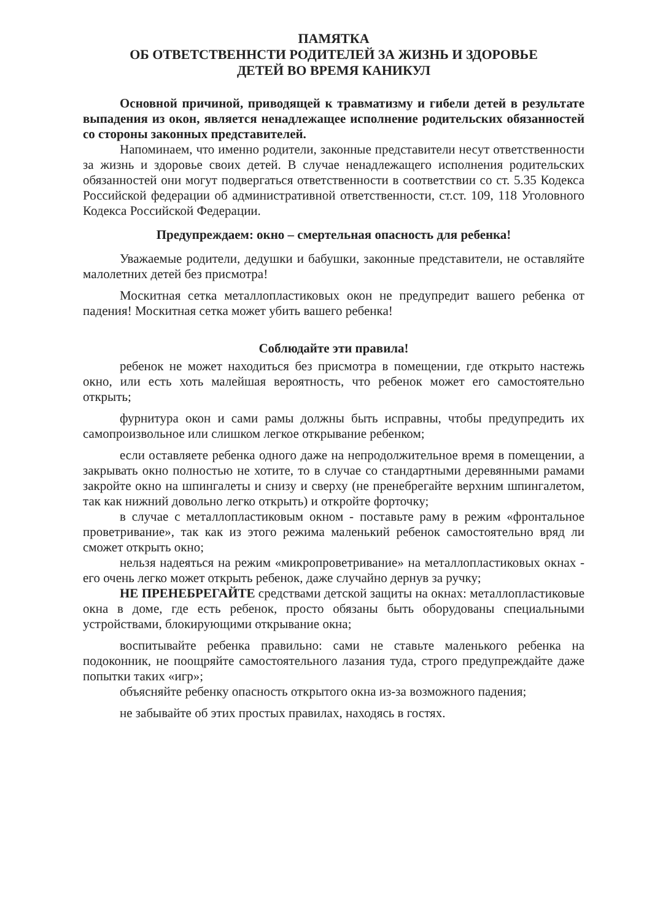ПАМЯТКА
ОБ ОТВЕТСТВЕННСТИ РОДИТЕЛЕЙ ЗА ЖИЗНЬ И ЗДОРОВЬЕ
ДЕТЕЙ ВО ВРЕМЯ КАНИКУЛ
Основной причиной, приводящей к травматизму и гибели детей в результате выпадения из окон, является ненадлежащее исполнение родительских обязанностей со стороны законных представителей.
Напоминаем, что именно родители, законные представители несут ответственности за жизнь и здоровье своих детей. В случае ненадлежащего исполнения родительских обязанностей они могут подвергаться ответственности в соответствии со ст. 5.35 Кодекса Российской федерации об административной ответственности, ст.ст. 109, 118 Уголовного Кодекса Российской Федерации.
Предупреждаем: окно – смертельная опасность для ребенка!
Уважаемые родители, дедушки и бабушки, законные представители, не оставляйте малолетних детей без присмотра!
Москитная сетка металлопластиковых окон не предупредит вашего ребенка от падения! Москитная сетка может убить вашего ребенка!
Соблюдайте эти правила!
ребенок не может находиться без присмотра в помещении, где открыто настежь окно, или есть хоть малейшая вероятность, что ребенок может его самостоятельно открыть;
фурнитура окон и сами рамы должны быть исправны, чтобы предупредить их самопроизвольное или слишком легкое открывание ребенком;
если оставляете ребенка одного даже на непродолжительное время в помещении, а закрывать окно полностью не хотите, то в случае со стандартными деревянными рамами закройте окно на шпингалеты и снизу и сверху (не пренебрегайте верхним шпингалетом, так как нижний довольно легко открыть) и откройте форточку;
в случае с металлопластиковым окном - поставьте раму в режим «фронтальное проветривание», так как из этого режима маленький ребенок самостоятельно вряд ли сможет открыть окно;
нельзя надеяться на режим «микропроветривание» на металлопластиковых окнах - его очень легко может открыть ребенок, даже случайно дернув за ручку;
НЕ ПРЕНЕБРЕГАЙТЕ средствами детской защиты на окнах: металлопластиковые окна в доме, где есть ребенок, просто обязаны быть оборудованы специальными устройствами, блокирующими открывание окна;
воспитывайте ребенка правильно: сами не ставьте маленького ребенка на подоконник, не поощряйте самостоятельного лазания туда, строго предупреждайте даже попытки таких «игр»;
объясняйте ребенку опасность открытого окна из-за возможного падения;
не забывайте об этих простых правилах, находясь в гостях.